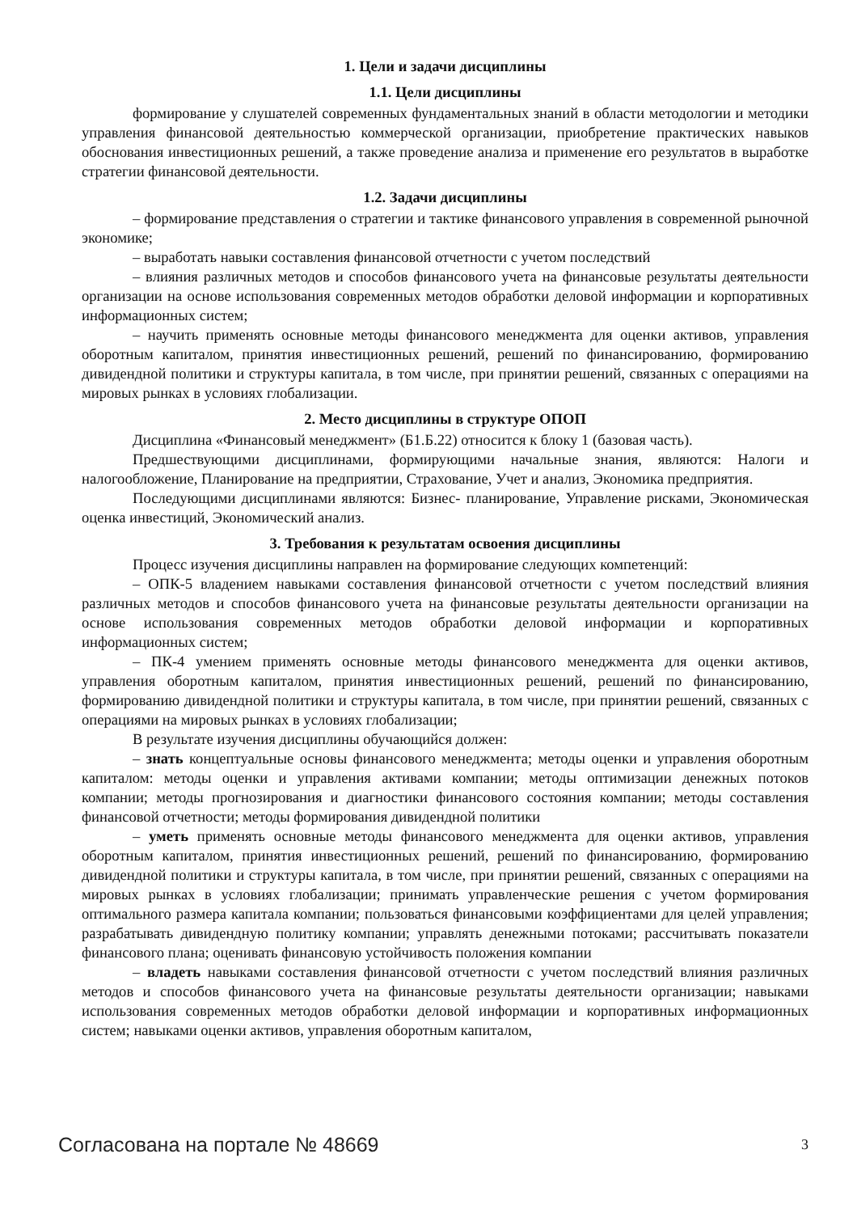1. Цели и задачи дисциплины
1.1. Цели дисциплины
формирование у слушателей современных фундаментальных знаний в области методологии и методики управления финансовой деятельностью коммерческой организации, приобретение практических навыков обоснования инвестиционных решений, а также проведение анализа и применение его результатов в выработке стратегии финансовой деятельности.
1.2. Задачи дисциплины
– формирование представления о стратегии и тактике финансового управления в современной рыночной экономике;
– выработать навыки составления финансовой отчетности с учетом последствий
– влияния различных методов и способов финансового учета на финансовые результаты деятельности организации на основе использования современных методов обработки деловой информации и корпоративных информационных систем;
– научить применять основные методы финансового менеджмента для оценки активов, управления оборотным капиталом, принятия инвестиционных решений, решений по финансированию, формированию дивидендной политики и структуры капитала, в том числе, при принятии решений, связанных с операциями на мировых рынках в условиях глобализации.
2. Место дисциплины в структуре ОПОП
Дисциплина «Финансовый менеджмент» (Б1.Б.22) относится к блоку 1 (базовая часть).
Предшествующими дисциплинами, формирующими начальные знания, являются: Налоги и налогообложение, Планирование на предприятии, Страхование, Учет и анализ, Экономика предприятия.
Последующими дисциплинами являются: Бизнес- планирование, Управление рисками, Экономическая оценка инвестиций, Экономический анализ.
3. Требования к результатам освоения дисциплины
Процесс изучения дисциплины направлен на формирование следующих компетенций:
– ОПК-5 владением навыками составления финансовой отчетности с учетом последствий влияния различных методов и способов финансового учета на финансовые результаты деятельности организации на основе использования современных методов обработки деловой информации и корпоративных информационных систем;
– ПК-4 умением применять основные методы финансового менеджмента для оценки активов, управления оборотным капиталом, принятия инвестиционных решений, решений по финансированию, формированию дивидендной политики и структуры капитала, в том числе, при принятии решений, связанных с операциями на мировых рынках в условиях глобализации;
В результате изучения дисциплины обучающийся должен:
– знать концептуальные основы финансового менеджмента; методы оценки и управления оборотным капиталом: методы оценки и управления активами компании; методы оптимизации денежных потоков компании; методы прогнозирования и диагностики финансового состояния компании; методы составления финансовой отчетности; методы формирования дивидендной политики
– уметь применять основные методы финансового менеджмента для оценки активов, управления оборотным капиталом, принятия инвестиционных решений, решений по финансированию, формированию дивидендной политики и структуры капитала, в том числе, при принятии решений, связанных с операциями на мировых рынках в условиях глобализации; принимать управленческие решения с учетом формирования оптимального размера капитала компании; пользоваться финансовыми коэффициентами для целей управления; разрабатывать дивидендную политику компании; управлять денежными потоками; рассчитывать показатели финансового плана; оценивать финансовую устойчивость положения компании
– владеть навыками составления финансовой отчетности с учетом последствий влияния различных методов и способов финансового учета на финансовые результаты деятельности организации; навыками использования современных методов обработки деловой информации и корпоративных информационных систем; навыками оценки активов, управления оборотным капиталом,
Согласована на портале № 48669 3